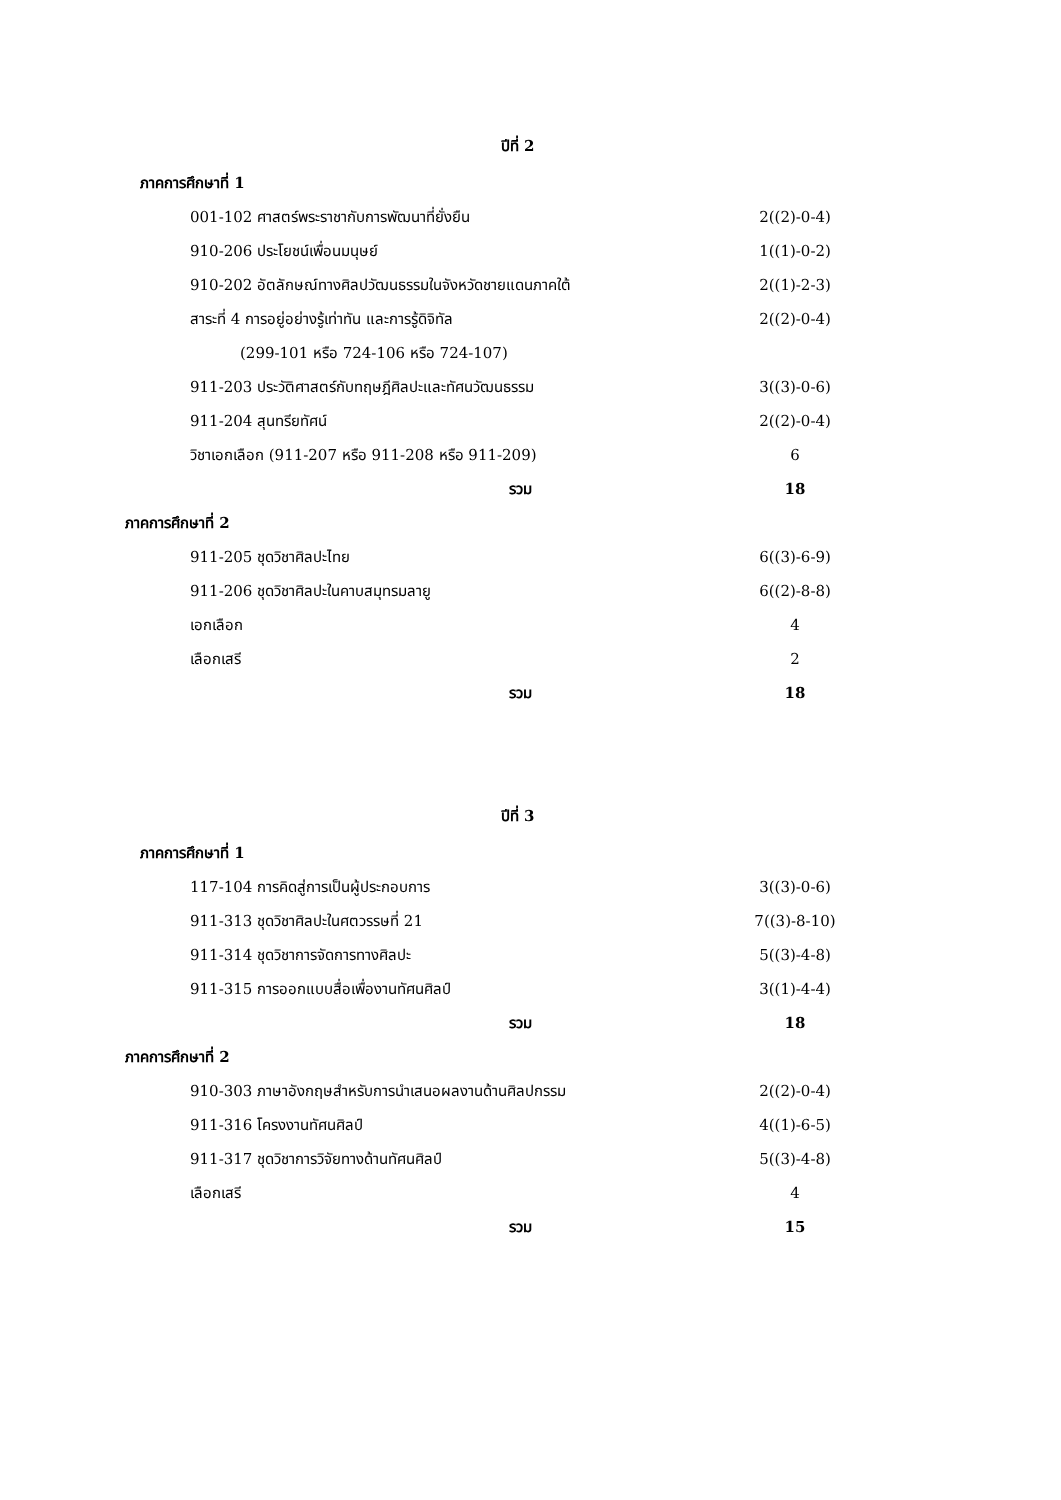ปีที่ 2
| ภาคการศึกษาที่ 1 | |
| 001-102 ศาสตร์พระราชากับการพัฒนาที่ยั่งยืน | 2((2)-0-4) |
| 910-206 ประโยชน์เพื่อนมนุษย์ | 1((1)-0-2) |
| 910-202 อัตลักษณ์ทางศิลปวัฒนธรรมในจังหวัดชายแดนภาคใต้ | 2((1)-2-3) |
| สาระที่ 4 การอยู่อย่างรู้เท่าทัน และการรู้ดิจิทัล | 2((2)-0-4) |
| (299-101 หรือ 724-106 หรือ 724-107) | |
| 911-203 ประวัติศาสตร์กับทฤษฎีศิลปะและทัศนวัฒนธรรม | 3((3)-0-6) |
| 911-204 สุนทรียทัศน์ | 2((2)-0-4) |
| วิชาเอกเลือก (911-207 หรือ 911-208 หรือ 911-209) | 6 |
| รวม | 18 |
| ภาคการศึกษาที่ 2 | |
| 911-205 ชุดวิชาศิลปะไทย | 6((3)-6-9) |
| 911-206 ชุดวิชาศิลปะในคาบสมุทรมลายู | 6((2)-8-8) |
| เอกเลือก | 4 |
| เลือกเสรี | 2 |
| รวม | 18 |
ปีที่ 3
| ภาคการศึกษาที่ 1 | |
| 117-104 การคิดสู่การเป็นผู้ประกอบการ | 3((3)-0-6) |
| 911-313 ชุดวิชาศิลปะในศตวรรษที่ 21 | 7((3)-8-10) |
| 911-314 ชุดวิชาการจัดการทางศิลปะ | 5((3)-4-8) |
| 911-315 การออกแบบสื่อเพื่องานทัศนศิลป์ | 3((1)-4-4) |
| รวม | 18 |
| ภาคการศึกษาที่ 2 | |
| 910-303 ภาษาอังกฤษสำหรับการนำเสนอผลงานด้านศิลปกรรม | 2((2)-0-4) |
| 911-316 โครงงานทัศนศิลป์ | 4((1)-6-5) |
| 911-317 ชุดวิชาการวิจัยทางด้านทัศนศิลป์ | 5((3)-4-8) |
| เลือกเสรี | 4 |
| รวม | 15 |